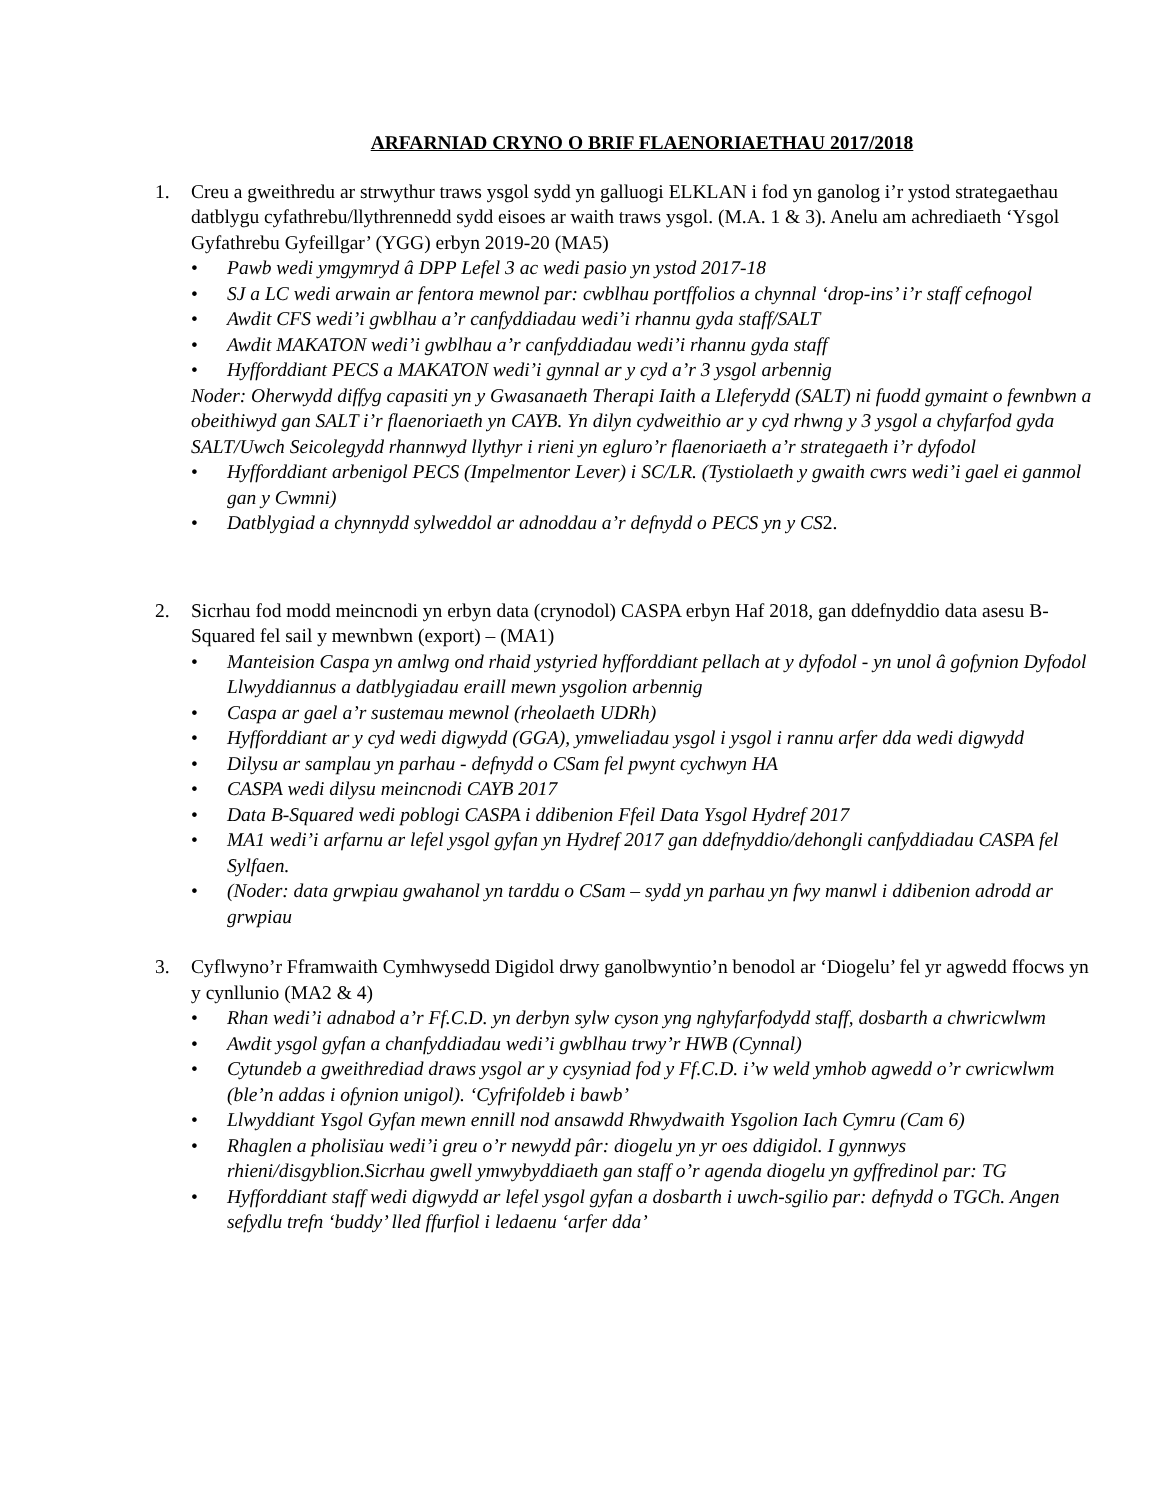ARFARNIAD CRYNO O BRIF FLAENORIAETHAU 2017/2018
1. Creu a gweithredu ar strwythur traws ysgol sydd yn galluogi ELKLAN i fod yn ganolog i’r ystod strategaethau datblygu cyfathrebu/llythrennedd sydd eisoes ar waith traws ysgol. (M.A. 1 & 3). Anelu am achrediaeth ‘Ysgol Gyfathrebu Gyfeillgar’ (YGG) erbyn 2019-20 (MA5)
• Pawb wedi ymgymryd â DPP Lefel 3 ac wedi pasio yn ystod 2017-18
• SJ a LC wedi arwain ar fentora mewnol par: cwblhau portffolios a chynnal ‘drop-ins’ i’r staff cefnogol
• Awdit CFS wedi’i gwblhau a’r canfyddiadau wedi’i rhannu gyda staff/SALT
• Awdit MAKATON wedi’i gwblhau a’r canfyddiadau wedi’i rhannu gyda staff
• Hyfforddiant PECS a MAKATON wedi’i gynnal ar y cyd a’r 3 ysgol arbennig
Noder: Oherwydd diffyg capasiti yn y Gwasanaeth Therapi Iaith a Lleferydd (SALT) ni fuodd gymaint o fewnbwn a obeithiwyd gan SALT i’r flaenoriaeth yn CAYB. Yn dilyn cydweithio ar y cyd rhwng y 3 ysgol a chyfarfod gyda SALT/Uwch Seicolegydd rhannwyd llythyr i rieni yn egluro’r flaenoriaeth a’r strategaeth i’r dyfodol
• Hyfforddiant arbenigol PECS (Impelmentor Lever) i SC/LR. (Tystiolaeth y gwaith cwrs wedi’i gael ei ganmol gan y Cwmni)
• Datblygiad a chynnydd sylweddol ar adnoddau a’r defnydd o PECS yn y CS2.
2. Sicrhau fod modd meincnodi yn erbyn data (crynodol) CASPA erbyn Haf 2018, gan ddefnyddio data asesu B-Squared fel sail y mewnbwn (export) – (MA1)
• Manteision Caspa yn amlwg ond rhaid ystyried hyfforddiant pellach at y dyfodol - yn unol â gofynion Dyfodol Llwyddiannus a datblygiadau eraill mewn ysgolion arbennig
• Caspa ar gael a’r sustemau mewnol (rheolaeth UDRh)
• Hyfforddiant ar y cyd wedi digwydd (GGA), ymweliadau ysgol i ysgol i rannu arfer dda wedi digwydd
• Dilysu ar samplau yn parhau - defnydd o CSam fel pwynt cychwyn HA
• CASPA wedi dilysu meincnodi CAYB 2017
• Data B-Squared wedi poblogi CASPA i ddibenion Ffeil Data Ysgol Hydref 2017
• MA1 wedi’i arfarnu ar lefel ysgol gyfan yn Hydref 2017 gan ddefnyddio/dehongli canfyddiadau CASPA fel Sylfaen.
• (Noder: data grwpiau gwahanol yn tarddu o CSam – sydd yn parhau yn fwy manwl i ddibenion adrodd ar grwpiau
3. Cyflwyno’r Fframwaith Cymhwysedd Digidol drwy ganolbwyntio’n benodol ar ‘Diogelu’ fel yr agwedd ffocws yn y cynllunio (MA2 & 4)
• Rhan wedi’i adnabod a’r Ff.C.D. yn derbyn sylw cyson yng nghyfarfodydd staff, dosbarth a chwricwlwm
• Awdit ysgol gyfan a chanfyddiadau wedi’i gwblhau trwy’r HWB (Cynnal)
• Cytundeb a gweithrediad draws ysgol ar y cysyniad fod y Ff.C.D. i’w weld ymhob agwedd o’r cwricwlwm (ble’n addas i ofynion unigol). ‘Cyfrifoldeb i bawb’
• Llwyddiant Ysgol Gyfan mewn ennill nod ansawdd Rhwydwaith Ysgolion Iach Cymru (Cam 6)
• Rhaglen a pholisïau wedi’i greu o’r newydd pâr: diogelu yn yr oes ddigidol. I gynnwys rhieni/disgyblion.Sicrhau gwell ymwybyddiaeth gan staff o’r agenda diogelu yn gyffredinol par: TG
• Hyfforddiant staff wedi digwydd ar lefel ysgol gyfan a dosbarth i uwch-sgilio par: defnydd o TGCh. Angen sefydlu trefn ‘buddy’ lled ffurfiol i ledaenu ‘arfer dda’